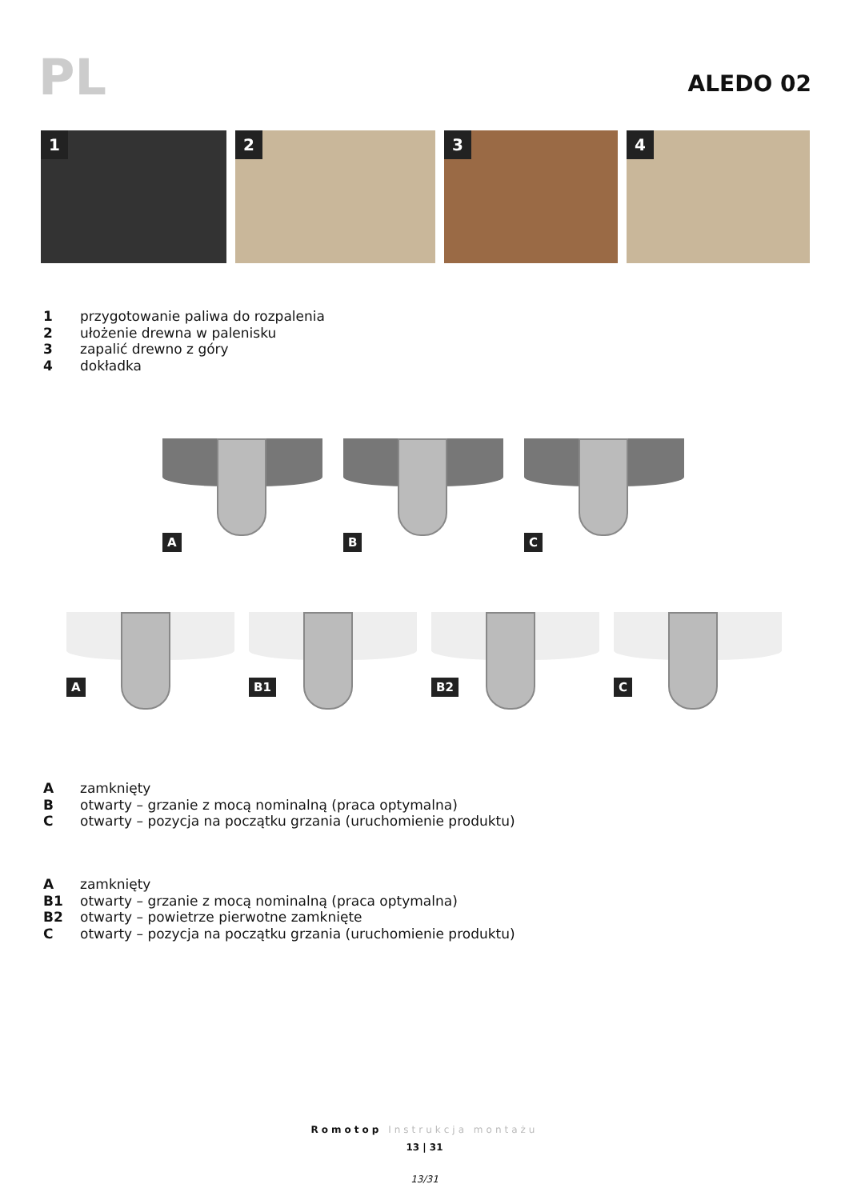PL ALEDO 02
1
2
3
4
1 przygotowanie paliwa do rozpalenia
2 ułożenie drewna w palenisku
3 zapalić drewno z góry
4 dokładka
A
B
C
A
B1
B2
C
Azamknięty
Botwarty – grzanie z mocą nominalną (praca optymalna)
Cotwarty – pozycja na początku grzania (uruchomienie produktu)
Azamknięty
B1 otwarty – grzanie z mocą nominalną (praca optymalna)
B2 otwarty – powietrze pierwotne zamknięte
Cotwarty – pozycja na początku grzania (uruchomienie produktu)
Romotop Instrukcja montażu
13 | 31
13/31